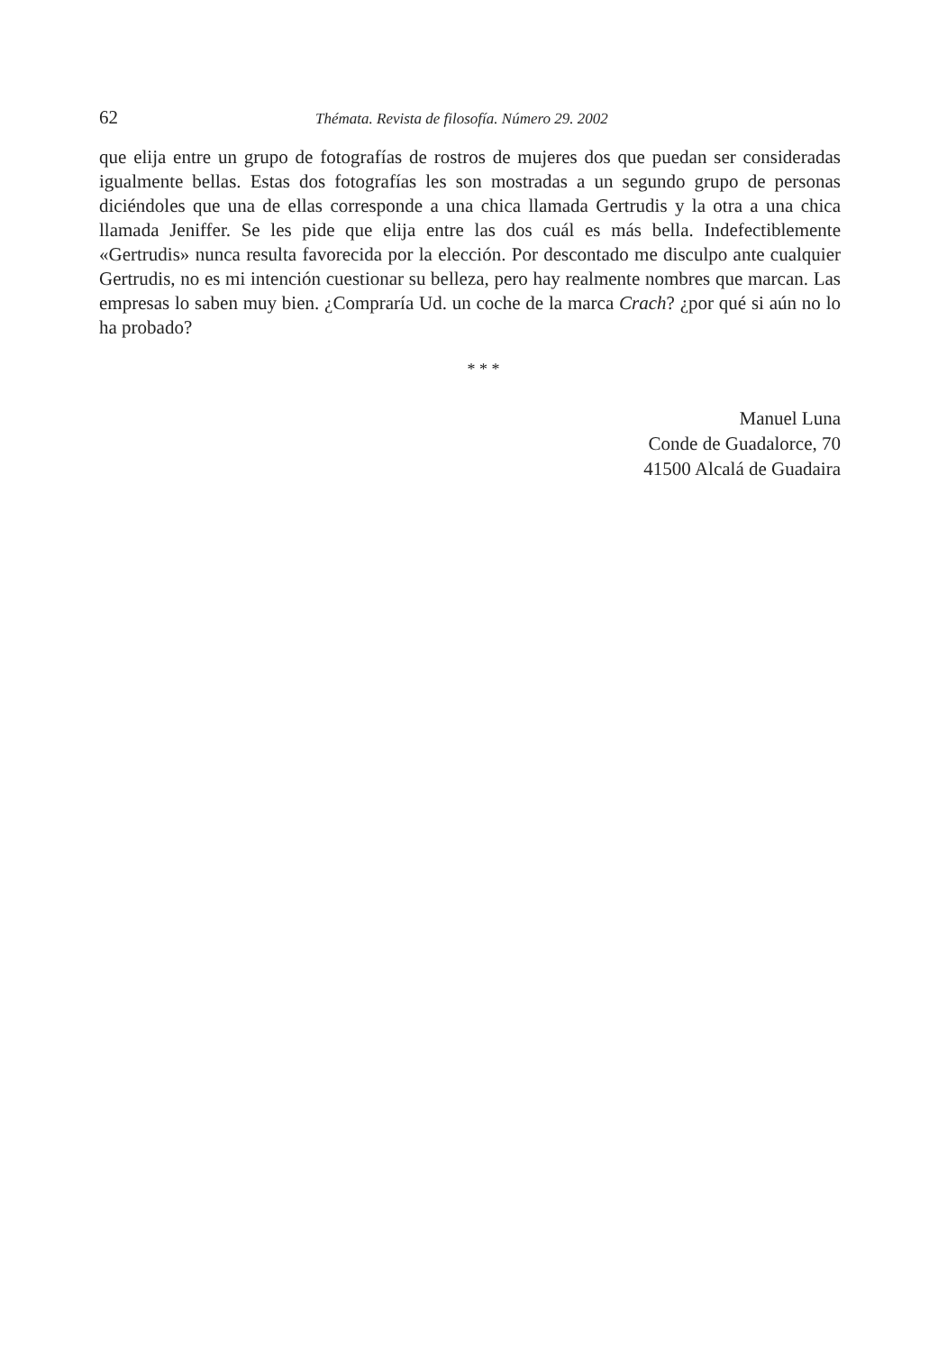62 Thémata. Revista de filosofía. Número 29. 2002
que elija entre un grupo de fotografías de rostros de mujeres dos que puedan ser consideradas igualmente bellas. Estas dos fotografías les son mostradas a un segundo grupo de personas diciéndoles que una de ellas corresponde a una chica llamada Gertrudis y la otra a una chica llamada Jeniffer. Se les pide que elija entre las dos cuál es más bella. Indefectiblemente «Gertrudis» nunca resulta favorecida por la elección. Por descontado me disculpo ante cualquier Gertrudis, no es mi intención cuestionar su belleza, pero hay realmente nombres que marcan. Las empresas lo saben muy bien. ¿Compraría Ud. un coche de la marca Crach? ¿por qué si aún no lo ha probado?
* * *
Manuel Luna
Conde de Guadalorce, 70
41500 Alcalá de Guadaira